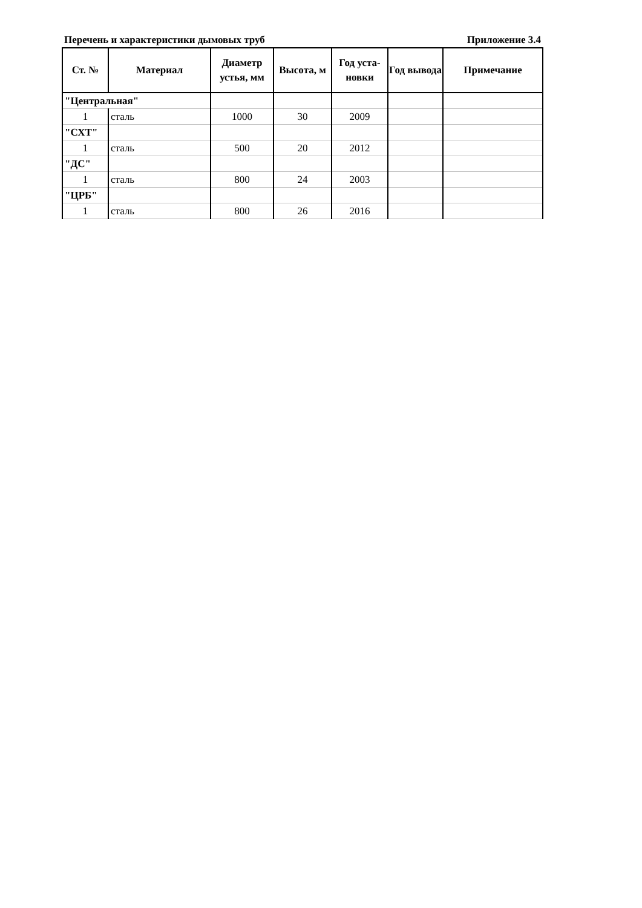Перечень и характеристики дымовых труб Приложение 3.4
| Ст. № | Материал | Диаметр устья, мм | Высота, м | Год уста-новки | Год вывода | Примечание |
| --- | --- | --- | --- | --- | --- | --- |
| "Центральная" | | | | | | |
| 1 | сталь | 1000 | 30 | 2009 | | |
| "СХТ" | | | | | | |
| 1 | сталь | 500 | 20 | 2012 | | |
| "ДС" | | | | | | |
| 1 | сталь | 800 | 24 | 2003 | | |
| "ЦРБ" | | | | | | |
| 1 | сталь | 800 | 26 | 2016 | | |